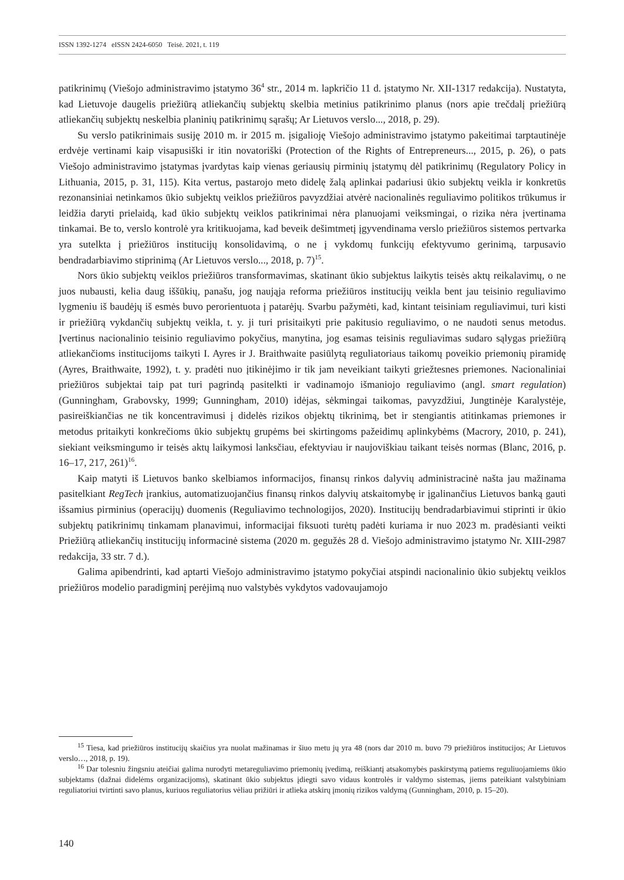ISSN 1392-1274 eISSN 2424-6050 Teisė. 2021, t. 119
patikrinimų (Viešojo administravimo įstatymo 36<sup>4</sup> str., 2014 m. lapkričio 11 d. įstatymo Nr. XII-1317 redakcija). Nustatyta, kad Lietuvoje daugelis priežiūrą atliekančių subjektų skelbia metinius patikrinimo planus (nors apie trečdalį priežiūrą atliekančių subjektų neskelbia planinių patikrinimų sąrašų; Ar Lietuvos verslo..., 2018, p. 29).
Su verslo patikrinimais susiję 2010 m. ir 2015 m. įsigalioję Viešojo administravimo įstatymo pakeitimai tarptautinėje erdvėje vertinami kaip visapusiški ir itin novatoriški (Protection of the Rights of Entrepreneurs..., 2015, p. 26), o pats Viešojo administravimo įstatymas įvardytas kaip vienas geriausių pirminių įstatymų dėl patikrinimų (Regulatory Policy in Lithuania, 2015, p. 31, 115). Kita vertus, pastarojo meto didelę žalą aplinkai padariusi ūkio subjektų veikla ir konkretūs rezonansiniai netinkamos ūkio subjektų veiklos priežiūros pavyzdžiai atvėrė nacionalinės reguliavimo politikos trūkumus ir leidžia daryti prielaidą, kad ūkio subjektų veiklos patikrinimai nėra planuojami veiksmingai, o rizika nėra įvertinama tinkamai. Be to, verslo kontrolė yra kritikuojama, kad beveik dešimtmetį įgyvendinama verslo priežiūros sistemos pertvarka yra sutelkta į priežiūros institucijų konsolidavimą, o ne į vykdomų funkcijų efektyvumo gerinimą, tarpusavio bendradarbiavimo stiprinimą (Ar Lietuvos verslo..., 2018, p. 7)<sup>15</sup>.
Nors ūkio subjektų veiklos priežiūros transformavimas, skatinant ūkio subjektus laikytis teisės aktų reikalavimų, o ne juos nubausti, kelia daug iššūkių, panašu, jog naująja reforma priežiūros institucijų veikla bent jau teisinio reguliavimo lygmeniu iš baudėjų iš esmės buvo perorientuota į patarėjų. Svarbu pažymėti, kad, kintant teisiniam reguliavimui, turi kisti ir priežiūrą vykdančių subjektų veikla, t. y. ji turi prisitaikyti prie pakitusio reguliavimo, o ne naudoti senus metodus. Įvertinus nacionalinio teisinio reguliavimo pokyčius, manytina, jog esamas teisinis reguliavimas sudaro sąlygas priežiūrą atliekančioms institucijoms taikyti I. Ayres ir J. Braithwaite pasiūlytą reguliatoriaus taikomų poveikio priemonių piramidę (Ayres, Braithwaite, 1992), t. y. pradėti nuo įtikinėjimo ir tik jam neveikiant taikyti griežtesnes priemones. Nacionaliniai priežiūros subjektai taip pat turi pagrindą pasitelkti ir vadinamojo išmaniojo reguliavimo (angl. smart regulation) (Gunningham, Grabovsky, 1999; Gunningham, 2010) idėjas, sėkmingai taikomas, pavyzdžiui, Jungtinėje Karalystėje, pasireiškiančias ne tik koncentravimusi į didelės rizikos objektų tikrinimą, bet ir stengiantis atitinkamas priemones ir metodus pritaikyti konkrečioms ūkio subjektų grupėms bei skirtingoms pažeidimų aplinkybėms (Macrory, 2010, p. 241), siekiant veiksmingumo ir teisės aktų laikymosi lanksčiau, efektyviau ir naujoviškiau taikant teisės normas (Blanc, 2016, p. 16–17, 217, 261)<sup>16</sup>.
Kaip matyti iš Lietuvos banko skelbiamos informacijos, finansų rinkos dalyvių administracinė našta jau mažinama pasitelkiant RegTech įrankius, automatizuojančius finansų rinkos dalyvių atskaitomybę ir įgalinančius Lietuvos banką gauti išsamius pirminius (operacijų) duomenis (Reguliavimo technologijos, 2020). Institucijų bendradarbiavimui stiprinti ir ūkio subjektų patikrinimų tinkamam planavimui, informacijai fiksuoti turėtų padėti kuriama ir nuo 2023 m. pradėsianti veikti Priežiūrą atliekančių institucijų informacinė sistema (2020 m. gegužės 28 d. Viešojo administravimo įstatymo Nr. XIII-2987 redakcija, 33 str. 7 d.).
Galima apibendrinti, kad aptarti Viešojo administravimo įstatymo pokyčiai atspindi nacionalinio ūkio subjektų veiklos priežiūros modelio paradigminį perėjimą nuo valstybės vykdytos vadovaujamojo
<sup>15</sup> Tiesa, kad priežiūros institucijų skaičius yra nuolat mažinamas ir šiuo metu jų yra 48 (nors dar 2010 m. buvo 79 priežiūros institucijos; Ar Lietuvos verslo…, 2018, p. 19).
<sup>16</sup> Dar tolesniu žingsniu ateičiai galima nurodyti metareguliavimo priemonių įvedimą, reiškiantį atsakomybės paskirstymą patiems reguliuojamiems ūkio subjektams (dažnai didelėms organizacijoms), skatinant ūkio subjektus įdiegti savo vidaus kontrolės ir valdymo sistemas, jiems pateikiant valstybiniam reguliatoriui tvirtinti savo planus, kuriuos reguliatorius vėliau prižiūri ir atlieka atskirų įmonių rizikos valdymą (Gunningham, 2010, p. 15–20).
140